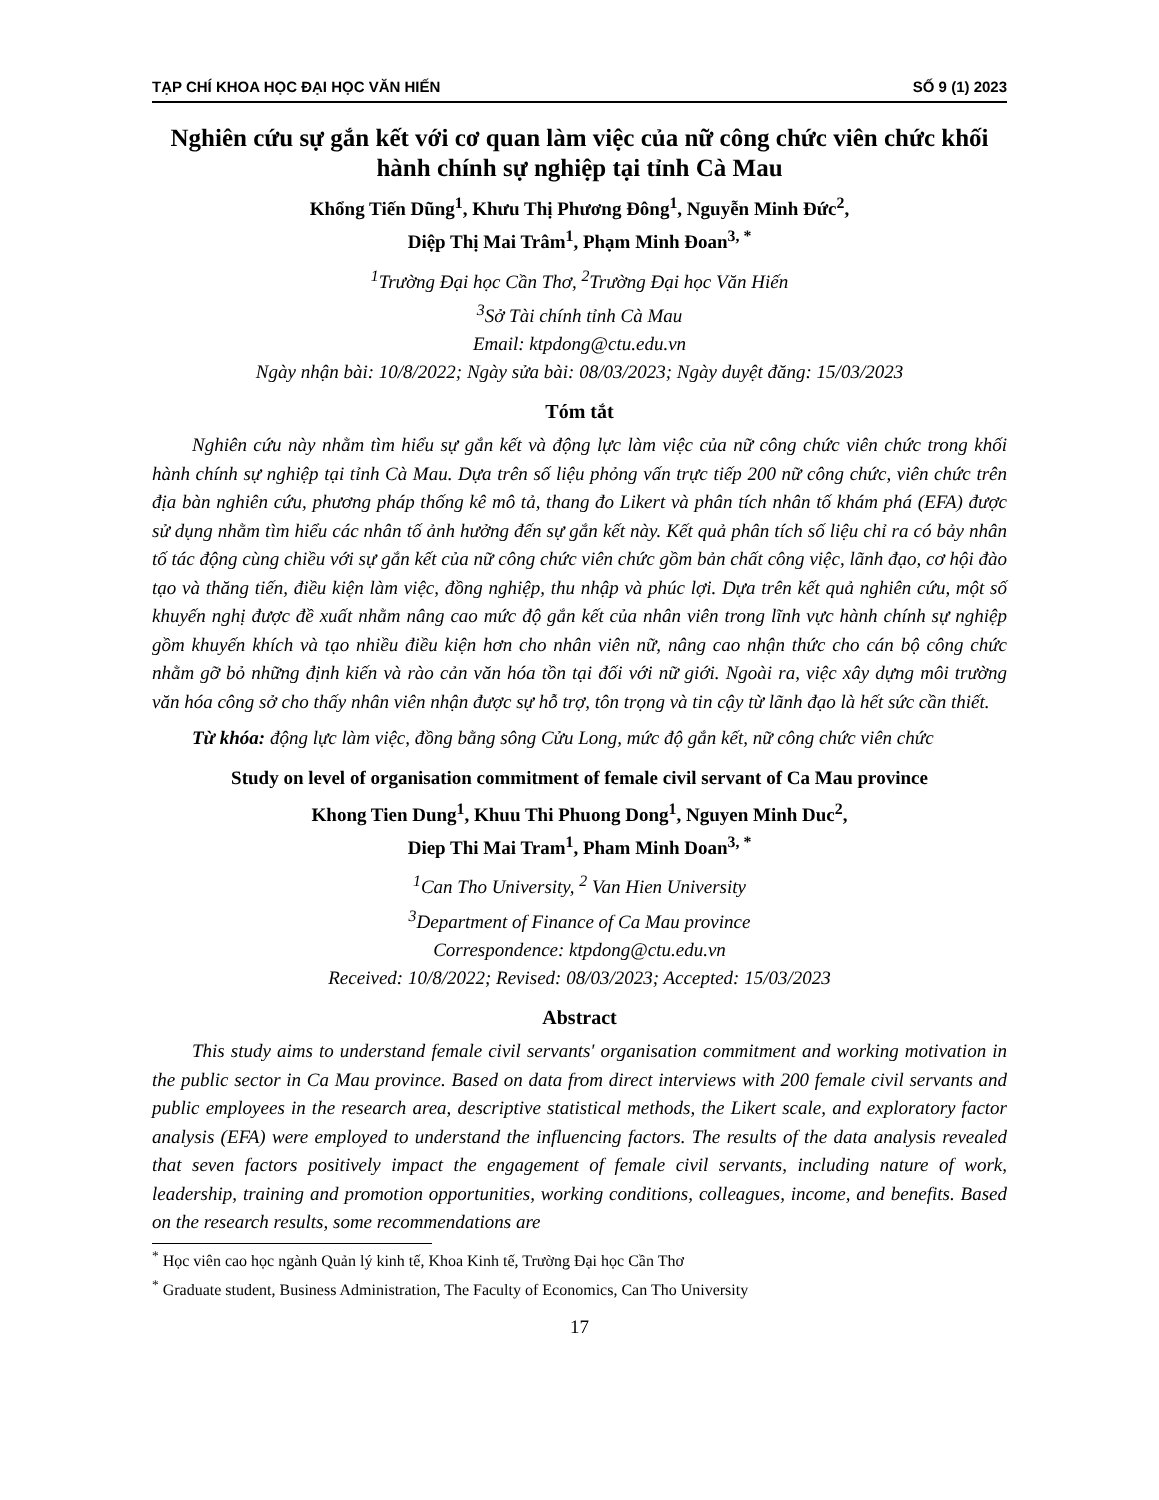TẠP CHÍ KHOA HỌC ĐẠI HỌC VĂN HIẾN SỐ 9 (1) 2023
Nghiên cứu sự gắn kết với cơ quan làm việc của nữ công chức viên chức khối hành chính sự nghiệp tại tỉnh Cà Mau
Khổng Tiến Dũng<sup>1</sup>, Khưu Thị Phương Đông<sup>1</sup>, Nguyễn Minh Đức<sup>2</sup>,
Diệp Thị Mai Trâm<sup>1</sup>, Phạm Minh Đoan<sup>3, *</sup>
<sup>1</sup> Trường Đại học Cần Thơ, <sup>2</sup>Trường Đại học Văn Hiến
<sup>3</sup> Sở Tài chính tỉnh Cà Mau
Email: ktpdong@ctu.edu.vn
Ngày nhận bài: 10/8/2022; Ngày sửa bài: 08/03/2023; Ngày duyệt đăng: 15/03/2023
Tóm tắt
Nghiên cứu này nhằm tìm hiểu sự gắn kết và động lực làm việc của nữ công chức viên chức trong khối hành chính sự nghiệp tại tỉnh Cà Mau. Dựa trên số liệu phỏng vấn trực tiếp 200 nữ công chức, viên chức trên địa bàn nghiên cứu, phương pháp thống kê mô tả, thang đo Likert và phân tích nhân tố khám phá (EFA) được sử dụng nhằm tìm hiểu các nhân tố ảnh hưởng đến sự gắn kết này. Kết quả phân tích số liệu chỉ ra có bảy nhân tố tác động cùng chiều với sự gắn kết của nữ công chức viên chức gồm bản chất công việc, lãnh đạo, cơ hội đào tạo và thăng tiến, điều kiện làm việc, đồng nghiệp, thu nhập và phúc lợi. Dựa trên kết quả nghiên cứu, một số khuyến nghị được đề xuất nhằm nâng cao mức độ gắn kết của nhân viên trong lĩnh vực hành chính sự nghiệp gồm khuyến khích và tạo nhiều điều kiện hơn cho nhân viên nữ, nâng cao nhận thức cho cán bộ công chức nhằm gỡ bỏ những định kiến và rào cản văn hóa tồn tại đối với nữ giới. Ngoài ra, việc xây dựng môi trường văn hóa công sở cho thấy nhân viên nhận được sự hỗ trợ, tôn trọng và tin cậy từ lãnh đạo là hết sức cần thiết.
Từ khóa: động lực làm việc, đồng bằng sông Cửu Long, mức độ gắn kết, nữ công chức viên chức
Study on level of organisation commitment of female civil servant of Ca Mau province
Khong Tien Dung<sup>1</sup>, Khuu Thi Phuong Dong<sup>1</sup>, Nguyen Minh Duc<sup>2</sup>,
Diep Thi Mai Tram<sup>1</sup>, Pham Minh Doan<sup>3, *</sup>
<sup>1</sup> Can Tho University, <sup>2</sup> Van Hien University
<sup>3</sup> Department of Finance of Ca Mau province
Correspondence: ktpdong@ctu.edu.vn
Received: 10/8/2022; Revised: 08/03/2023; Accepted: 15/03/2023
Abstract
This study aims to understand female civil servants' organisation commitment and working motivation in the public sector in Ca Mau province. Based on data from direct interviews with 200 female civil servants and public employees in the research area, descriptive statistical methods, the Likert scale, and exploratory factor analysis (EFA) were employed to understand the influencing factors. The results of the data analysis revealed that seven factors positively impact the engagement of female civil servants, including nature of work, leadership, training and promotion opportunities, working conditions, colleagues, income, and benefits. Based on the research results, some recommendations are
<sup>*</sup> Học viên cao học ngành Quản lý kinh tế, Khoa Kinh tế, Trường Đại học Cần Thơ
<sup>*</sup> Graduate student, Business Administration, The Faculty of Economics, Can Tho University
17